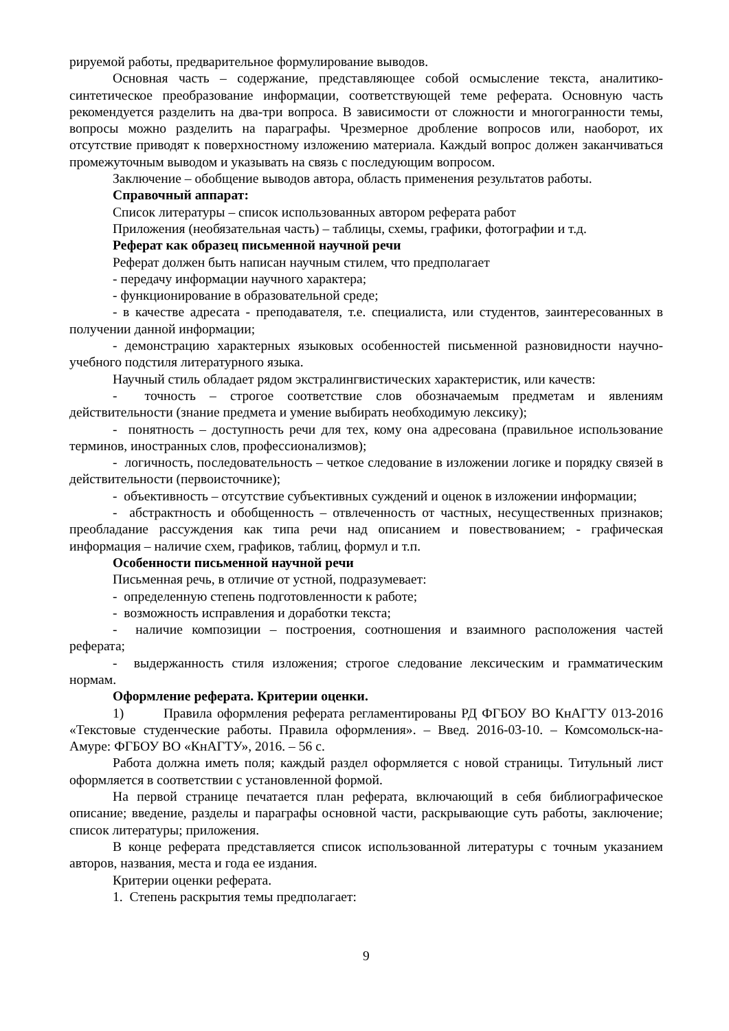рируемой работы, предварительное формулирование выводов.
Основная часть – содержание, представляющее собой осмысление текста, аналитико-синтетическое преобразование информации, соответствующей теме реферата. Основную часть рекомендуется разделить на два-три вопроса. В зависимости от сложности и многогранности темы, вопросы можно разделить на параграфы. Чрезмерное дробление вопросов или, наоборот, их отсутствие приводят к поверхностному изложению материала. Каждый вопрос должен заканчиваться промежуточным выводом и указывать на связь с последующим вопросом.
Заключение – обобщение выводов автора, область применения результатов работы.
Справочный аппарат:
Список литературы – список использованных автором реферата работ
Приложения (необязательная часть) – таблицы, схемы, графики, фотографии и т.д.
Реферат как образец письменной научной речи
Реферат должен быть написан научным стилем, что предполагает
- передачу информации научного характера;
- функционирование в образовательной среде;
- в качестве адресата - преподавателя, т.е. специалиста, или студентов, заинтересованных в получении данной информации;
- демонстрацию характерных языковых особенностей письменной разновидности научно-учебного подстиля литературного языка.
Научный стиль обладает рядом экстралингвистических характеристик, или качеств:
- точность – строгое соответствие слов обозначаемым предметам и явлениям действительности (знание предмета и умение выбирать необходимую лексику);
- понятность – доступность речи для тех, кому она адресована (правильное использование терминов, иностранных слов, профессионализмов);
- логичность, последовательность – четкое следование в изложении логике и порядку связей в действительности (первоисточнике);
- объективность – отсутствие субъективных суждений и оценок в изложении информации;
- абстрактность и обобщенность – отвлеченность от частных, несущественных признаков; преобладание рассуждения как типа речи над описанием и повествованием; - графическая информация – наличие схем, графиков, таблиц, формул и т.п.
Особенности письменной научной речи
Письменная речь, в отличие от устной, подразумевает:
- определенную степень подготовленности к работе;
- возможность исправления и доработки текста;
- наличие композиции – построения, соотношения и взаимного расположения частей реферата;
- выдержанность стиля изложения; строгое следование лексическим и грамматическим нормам.
Оформление реферата. Критерии оценки.
1) Правила оформления реферата регламентированы РД ФГБОУ ВО КнАГТУ 013-2016 «Текстовые студенческие работы. Правила оформления». – Введ. 2016-03-10. – Комсомольск-на-Амуре: ФГБОУ ВО «КнАГТУ», 2016. – 56 с.
Работа должна иметь поля; каждый раздел оформляется с новой страницы. Титульный лист оформляется в соответствии с установленной формой.
На первой странице печатается план реферата, включающий в себя библиографическое описание; введение, разделы и параграфы основной части, раскрывающие суть работы, заключение; список литературы; приложения.
В конце реферата представляется список использованной литературы с точным указанием авторов, названия, места и года ее издания.
Критерии оценки реферата.
1. Степень раскрытия темы предполагает:
9